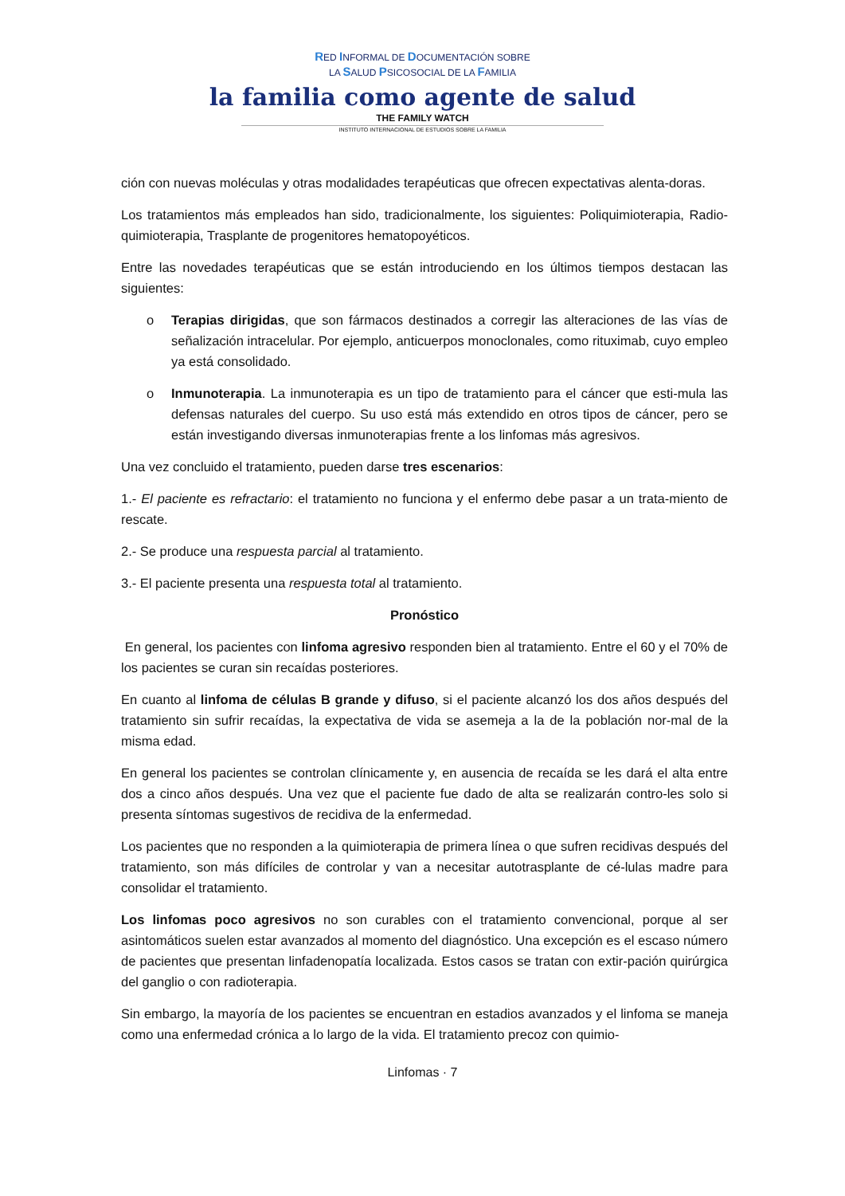RED INFORMAL DE DOCUMENTACIÓN SOBRE
LA SALUD PSICOSOCIAL DE LA FAMILIA
la familia como agente de salud
THE FAMILY WATCH
INSTITUTO INTERNACIONAL DE ESTUDIOS SOBRE LA FAMILIA
ción con nuevas moléculas y otras modalidades terapéuticas que ofrecen expectativas alenta-doras.
Los tratamientos más empleados han sido, tradicionalmente, los siguientes: Poliquimioterapia, Radio-quimioterapia, Trasplante de progenitores hematopoyéticos.
Entre las novedades terapéuticas que se están introduciendo en los últimos tiempos destacan las siguientes:
o Terapias dirigidas, que son fármacos destinados a corregir las alteraciones de las vías de señalización intracelular. Por ejemplo, anticuerpos monoclonales, como rituximab, cuyo empleo ya está consolidado.
o Inmunoterapia. La inmunoterapia es un tipo de tratamiento para el cáncer que esti-mula las defensas naturales del cuerpo. Su uso está más extendido en otros tipos de cáncer, pero se están investigando diversas inmunoterapias frente a los linfomas más agresivos.
Una vez concluido el tratamiento, pueden darse tres escenarios:
1.- El paciente es refractario: el tratamiento no funciona y el enfermo debe pasar a un trata-miento de rescate.
2.- Se produce una respuesta parcial al tratamiento.
3.- El paciente presenta una respuesta total al tratamiento.
Pronóstico
En general, los pacientes con linfoma agresivo responden bien al tratamiento. Entre el 60 y el 70% de los pacientes se curan sin recaídas posteriores.
En cuanto al linfoma de células B grande y difuso, si el paciente alcanzó los dos años después del tratamiento sin sufrir recaídas, la expectativa de vida se asemeja a la de la población nor-mal de la misma edad.
En general los pacientes se controlan clínicamente y, en ausencia de recaída se les dará el alta entre dos a cinco años después. Una vez que el paciente fue dado de alta se realizarán contro-les solo si presenta síntomas sugestivos de recidiva de la enfermedad.
Los pacientes que no responden a la quimioterapia de primera línea o que sufren recidivas después del tratamiento, son más difíciles de controlar y van a necesitar autotrasplante de cé-lulas madre para consolidar el tratamiento.
Los linfomas poco agresivos no son curables con el tratamiento convencional, porque al ser asintomáticos suelen estar avanzados al momento del diagnóstico. Una excepción es el escaso número de pacientes que presentan linfadenopatía localizada. Estos casos se tratan con extir-pación quirúrgica del ganglio o con radioterapia.
Sin embargo, la mayoría de los pacientes se encuentran en estadios avanzados y el linfoma se maneja como una enfermedad crónica a lo largo de la vida. El tratamiento precoz con quimio-
Linfomas · 7